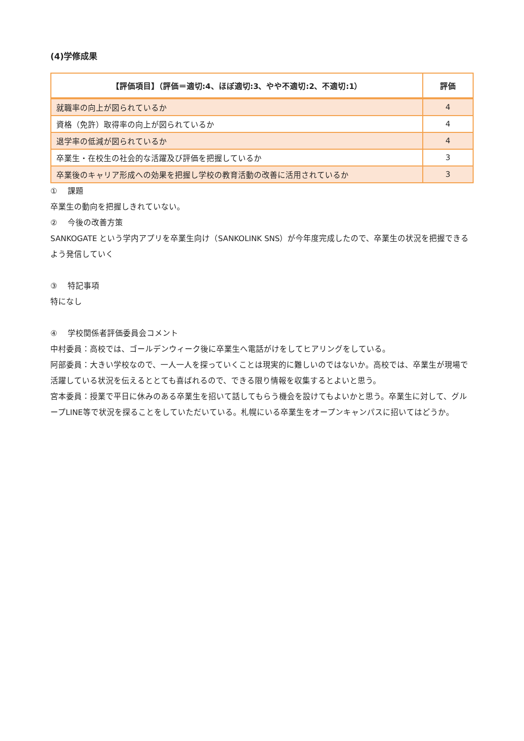(4)学修成果
| 【評価項目】（評価＝適切:4、ほぼ適切:3、やや不適切:2、不適切:1） | 評価 |
| --- | --- |
| 就職率の向上が図られているか | 4 |
| 資格（免許）取得率の向上が図られているか | 4 |
| 退学率の低減が図られているか | 4 |
| 卒業生・在校生の社会的な活躍及び評価を把握しているか | 3 |
| 卒業後のキャリア形成への効果を把握し学校の教育活動の改善に活用されているか | 3 |
①　 課題
卒業生の動向を把握しきれていない。
②　 今後の改善方策
SANKOGATE という学内アプリを卒業生向け（SANKOLINK SNS）が今年度完成したので、卒業生の状況を把握できるよう発信していく
③　 特記事項
特になし
④　 学校関係者評価委員会コメント
中村委員：高校では、ゴールデンウィーク後に卒業生へ電話がけをしてヒアリングをしている。
阿部委員：大きい学校なので、一人一人を探っていくことは現実的に難しいのではないか。高校では、卒業生が現場で活躍している状況を伝えるととても喜ばれるので、できる限り情報を収集するとよいと思う。
宮本委員：授業で平日に休みのある卒業生を招いて話してもらう機会を設けてもよいかと思う。卒業生に対して、グループLINE等で状況を探ることをしていただいている。札幌にいる卒業生をオープンキャンパスに招いてはどうか。